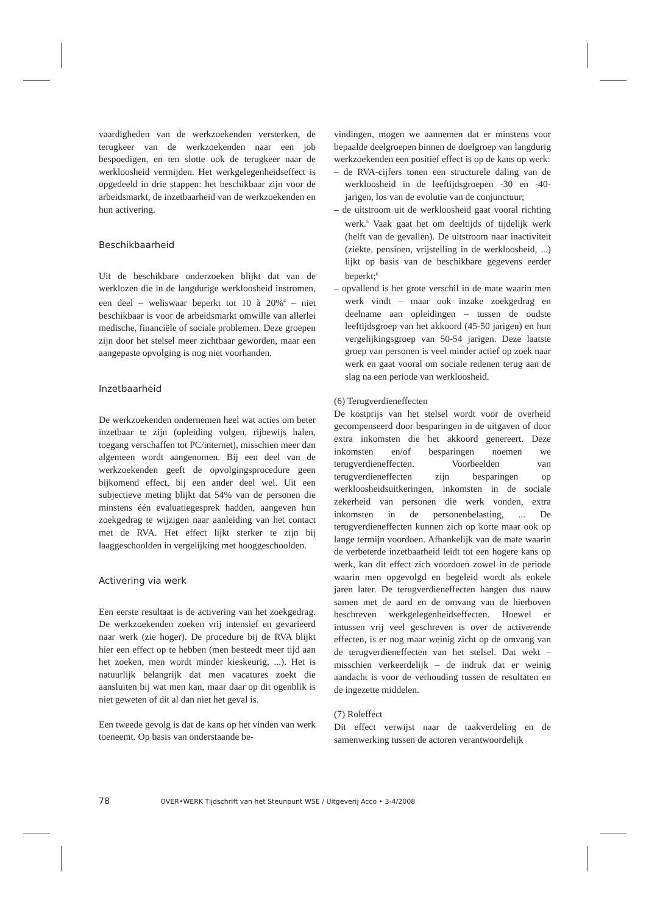vaardigheden van de werkzoekenden versterken, de terugkeer van de werkzoekenden naar een job bespoedigen, en ten slotte ook de terugkeer naar de werkloosheid vermijden. Het werkgelegenheidseffect is opgedeeld in drie stappen: het beschikbaar zijn voor de arbeidsmarkt, de inzetbaarheid van de werkzoekenden en hun activering.
Beschikbaarheid
Uit de beschikbare onderzoeken blijkt dat van de werklozen die in de langdurige werkloosheid instromen, een deel – weliswaar beperkt tot 10 à 20%<sup>4</sup> – niet beschikbaar is voor de arbeidsmarkt omwille van allerlei medische, financiële of sociale problemen. Deze groepen zijn door het stelsel meer zichtbaar geworden, maar een aangepaste opvolging is nog niet voorhanden.
Inzetbaarheid
De werkzoekenden ondernemen heel wat acties om beter inzetbaar te zijn (opleiding volgen, rijbewijs halen, toegang verschaffen tot PC/internet), misschien meer dan algemeen wordt aangenomen. Bij een deel van de werkzoekenden geeft de opvolgingsprocedure geen bijkomend effect, bij een ander deel wel. Uit een subjectieve meting blijkt dat 54% van de personen die minstens één evaluatiegesprek hadden, aangeven hun zoekgedrag te wijzigen naar aanleiding van het contact met de RVA. Het effect lijkt sterker te zijn bij laaggeschoolden in vergelijking met hooggeschoolden.
Activering via werk
Een eerste resultaat is de activering van het zoekgedrag. De werkzoekenden zoeken vrij intensief en gevarieerd naar werk (zie hoger). De procedure bij de RVA blijkt hier een effect op te hebben (men besteedt meer tijd aan het zoeken, men wordt minder kieskeurig, ...). Het is natuurlijk belangrijk dat men vacatures zoekt die aansluiten bij wat men kan, maar daar op dit ogenblik is niet geweten of dit al dan niet het geval is.
Een tweede gevolg is dat de kans op het vinden van werk toeneemt. Op basis van onderstaande be-
vindingen, mogen we aannemen dat er minstens voor bepaalde deelgroepen binnen de doelgroep van langdurig werkzoekenden een positief effect is op de kans op werk:
– de RVA-cijfers tonen een structurele daling van de werkloosheid in de leeftijdsgroepen -30 en -40-jarigen, los van de evolutie van de conjunctuur;
– de uitstroom uit de werkloosheid gaat vooral richting werk.<sup>5</sup> Vaak gaat het om deeltijds of tijdelijk werk (helft van de gevallen). De uitstroom naar inactiviteit (ziekte, pensioen, vrijstelling in de werkloosheid, ...) lijkt op basis van de beschikbare gegevens eerder beperkt;<sup>6</sup>
– opvallend is het grote verschil in de mate waarin men werk vindt – maar ook inzake zoekgedrag en deelname aan opleidingen – tussen de oudste leeftijdsgroep van het akkoord (45-50 jarigen) en hun vergelijkingsgroep van 50-54 jarigen. Deze laatste groep van personen is veel minder actief op zoek naar werk en gaat vooral om sociale redenen terug aan de slag na een periode van werkloosheid.
(6) Terugverdieneffecten
De kostprijs van het stelsel wordt voor de overheid gecompenseerd door besparingen in de uitgaven of door extra inkomsten die het akkoord genereert. Deze inkomsten en/of besparingen noemen we terugverdieneffecten. Voorbeelden van terugverdieneffecten zijn besparingen op werkloosheidsuitkeringen, inkomsten in de sociale zekerheid van personen die werk vonden, extra inkomsten in de personenbelasting, ... De terugverdieneffecten kunnen zich op korte maar ook op lange termijn voordoen. Afhankelijk van de mate waarin de verbeterde inzetbaarheid leidt tot een hogere kans op werk, kan dit effect zich voordoen zowel in de periode waarin men opgevolgd en begeleid wordt als enkele jaren later. De terugverdieneffecten hangen dus nauw samen met de aard en de omvang van de hierboven beschreven werkgelegenheidseffecten. Hoewel er intussen vrij veel geschreven is over de activerende effecten, is er nog maar weinig zicht op de omvang van de terugverdieneffecten van het stelsel. Dat wekt – misschien verkeerdelijk – de indruk dat er weinig aandacht is voor de verhouding tussen de resultaten en de ingezette middelen.
(7) Roleffect
Dit effect verwijst naar de taakverdeling en de samenwerking tussen de actoren verantwoordelijk
78 OVER•WERK Tijdschrift van het Steunpunt WSE / Uitgeverij Acco • 3-4/2008